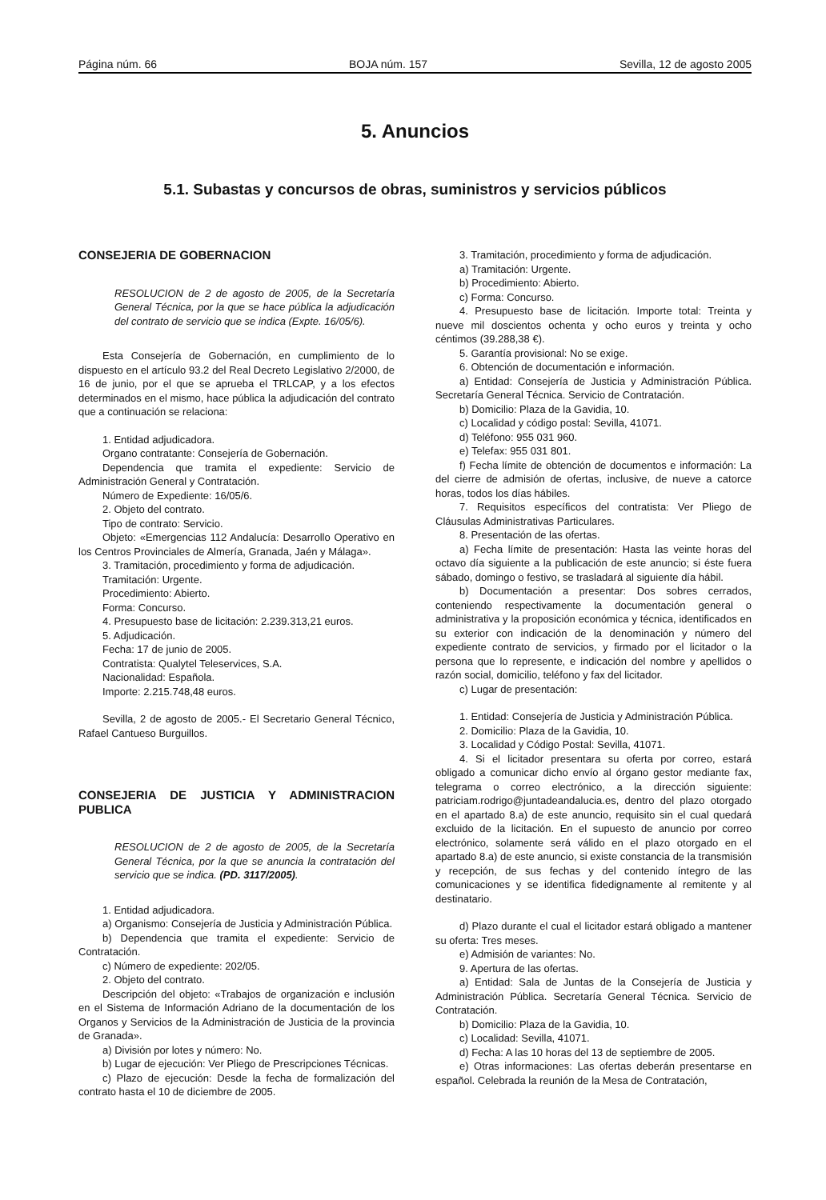Página núm. 66 BOJA núm. 157 Sevilla, 12 de agosto 2005
5. Anuncios
5.1. Subastas y concursos de obras, suministros y servicios públicos
CONSEJERIA DE GOBERNACION
RESOLUCION de 2 de agosto de 2005, de la Secretaría General Técnica, por la que se hace pública la adjudicación del contrato de servicio que se indica (Expte. 16/05/6).
Esta Consejería de Gobernación, en cumplimiento de lo dispuesto en el artículo 93.2 del Real Decreto Legislativo 2/2000, de 16 de junio, por el que se aprueba el TRLCAP, y a los efectos determinados en el mismo, hace pública la adjudicación del contrato que a continuación se relaciona:
1. Entidad adjudicadora.
Organo contratante: Consejería de Gobernación.
Dependencia que tramita el expediente: Servicio de Administración General y Contratación.
Número de Expediente: 16/05/6.
2. Objeto del contrato.
Tipo de contrato: Servicio.
Objeto: «Emergencias 112 Andalucía: Desarrollo Operativo en los Centros Provinciales de Almería, Granada, Jaén y Málaga».
3. Tramitación, procedimiento y forma de adjudicación.
Tramitación: Urgente.
Procedimiento: Abierto.
Forma: Concurso.
4. Presupuesto base de licitación: 2.239.313,21 euros.
5. Adjudicación.
Fecha: 17 de junio de 2005.
Contratista: Qualytel Teleservices, S.A.
Nacionalidad: Española.
Importe: 2.215.748,48 euros.
Sevilla, 2 de agosto de 2005.- El Secretario General Técnico, Rafael Cantueso Burguillos.
CONSEJERIA DE JUSTICIA Y ADMINISTRACION PUBLICA
RESOLUCION de 2 de agosto de 2005, de la Secretaría General Técnica, por la que se anuncia la contratación del servicio que se indica. (PD. 3117/2005).
1. Entidad adjudicadora.
a) Organismo: Consejería de Justicia y Administración Pública.
b) Dependencia que tramita el expediente: Servicio de Contratación.
c) Número de expediente: 202/05.
2. Objeto del contrato.
Descripción del objeto: «Trabajos de organización e inclusión en el Sistema de Información Adriano de la documentación de los Organos y Servicios de la Administración de Justicia de la provincia de Granada».
a) División por lotes y número: No.
b) Lugar de ejecución: Ver Pliego de Prescripciones Técnicas.
c) Plazo de ejecución: Desde la fecha de formalización del contrato hasta el 10 de diciembre de 2005.
3. Tramitación, procedimiento y forma de adjudicación.
a) Tramitación: Urgente.
b) Procedimiento: Abierto.
c) Forma: Concurso.
4. Presupuesto base de licitación. Importe total: Treinta y nueve mil doscientos ochenta y ocho euros y treinta y ocho céntimos (39.288,38 €).
5. Garantía provisional: No se exige.
6. Obtención de documentación e información.
a) Entidad: Consejería de Justicia y Administración Pública. Secretaría General Técnica. Servicio de Contratación.
b) Domicilio: Plaza de la Gavidia, 10.
c) Localidad y código postal: Sevilla, 41071.
d) Teléfono: 955 031 960.
e) Telefax: 955 031 801.
f) Fecha límite de obtención de documentos e información: La del cierre de admisión de ofertas, inclusive, de nueve a catorce horas, todos los días hábiles.
7. Requisitos específicos del contratista: Ver Pliego de Cláusulas Administrativas Particulares.
8. Presentación de las ofertas.
a) Fecha límite de presentación: Hasta las veinte horas del octavo día siguiente a la publicación de este anuncio; si éste fuera sábado, domingo o festivo, se trasladará al siguiente día hábil.
b) Documentación a presentar: Dos sobres cerrados, conteniendo respectivamente la documentación general o administrativa y la proposición económica y técnica, identificados en su exterior con indicación de la denominación y número del expediente contrato de servicios, y firmado por el licitador o la persona que lo represente, e indicación del nombre y apellidos o razón social, domicilio, teléfono y fax del licitador.
c) Lugar de presentación:
1. Entidad: Consejería de Justicia y Administración Pública.
2. Domicilio: Plaza de la Gavidia, 10.
3. Localidad y Código Postal: Sevilla, 41071.
4. Si el licitador presentara su oferta por correo, estará obligado a comunicar dicho envío al órgano gestor mediante fax, telegrama o correo electrónico, a la dirección siguiente: patriciam.rodrigo@juntadeandalucia.es, dentro del plazo otorgado en el apartado 8.a) de este anuncio, requisito sin el cual quedará excluido de la licitación. En el supuesto de anuncio por correo electrónico, solamente será válido en el plazo otorgado en el apartado 8.a) de este anuncio, si existe constancia de la transmisión y recepción, de sus fechas y del contenido íntegro de las comunicaciones y se identifica fidedignamente al remitente y al destinatario.
d) Plazo durante el cual el licitador estará obligado a mantener su oferta: Tres meses.
e) Admisión de variantes: No.
9. Apertura de las ofertas.
a) Entidad: Sala de Juntas de la Consejería de Justicia y Administración Pública. Secretaría General Técnica. Servicio de Contratación.
b) Domicilio: Plaza de la Gavidia, 10.
c) Localidad: Sevilla, 41071.
d) Fecha: A las 10 horas del 13 de septiembre de 2005.
e) Otras informaciones: Las ofertas deberán presentarse en español. Celebrada la reunión de la Mesa de Contratación,